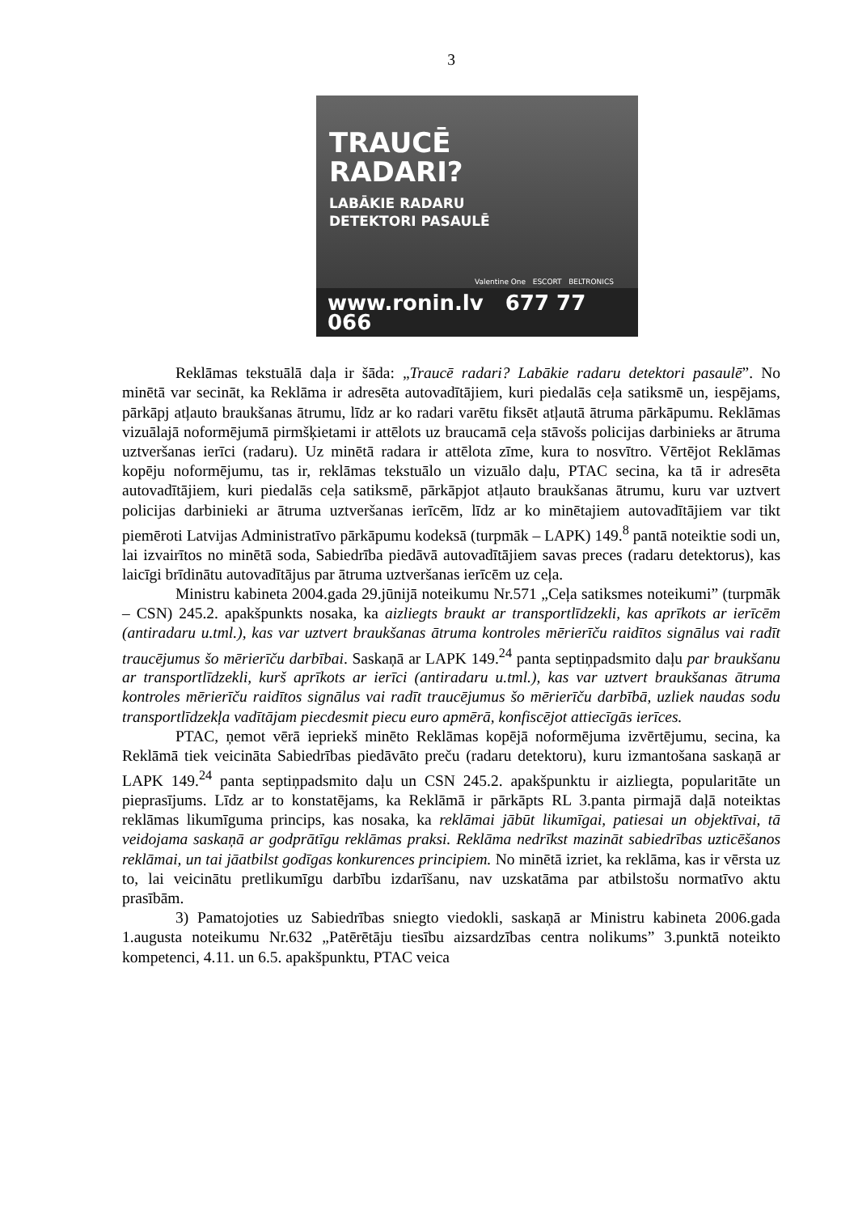3
TRAUCĒ
RADARI?
LABĀKIE RADARU
DETEKTORI PASAULĒ
Valentine One ESCORT BELTRONICS
www.ronin.lv 677 77 066
Reklāmas tekstuālā daļa ir šāda: „Traucē radari? Labākie radaru detektori pasaulē”. No minētā var secināt, ka Reklāma ir adresēta autovadītājiem, kuri piedalās ceļa satiksmē un, iespējams, pārkāpj atļauto braukšanas ātrumu, līdz ar ko radari varētu fiksēt atļautā ātruma pārkāpumu. Reklāmas vizuālajā noformējumā pirmšķietami ir attēlots uz braucamā ceļa stāvošs policijas darbinieks ar ātruma uztveršanas ierīci (radaru). Uz minētā radara ir attēlota zīme, kura to nosvītro. Vērtējot Reklāmas kopēju noformējumu, tas ir, reklāmas tekstuālo un vizuālo daļu, PTAC secina, ka tā ir adresēta autovadītājiem, kuri piedalās ceļa satiksmē, pārkāpjot atļauto braukšanas ātrumu, kuru var uztvert policijas darbinieki ar ātruma uztveršanas ierīcēm, līdz ar ko minētajiem autovadītājiem var tikt piemēroti Latvijas Administratīvo pārkāpumu kodeksā (turpmāk – LAPK) 149.<sup>8</sup> pantā noteiktie sodi un, lai izvairītos no minētā soda, Sabiedrība piedāvā autovadītājiem savas preces (radaru detektorus), kas laicīgi brīdinātu autovadītājus par ātruma uztveršanas ierīcēm uz ceļa.
Ministru kabineta 2004.gada 29.jūnijā noteikumu Nr.571 „Ceļa satiksmes noteikumi” (turpmāk – CSN) 245.2. apakšpunkts nosaka, ka aizliegts braukt ar transportlīdzekli, kas aprīkots ar ierīcēm (antiradaru u.tml.), kas var uztvert braukšanas ātruma kontroles mērierīču raidītos signālus vai radīt traucējumus šo mērierīču darbībai. Saskaņā ar LAPK 149.<sup>24</sup> panta septiņpadsmito daļu par braukšanu ar transportlīdzekli, kurš aprīkots ar ierīci (antiradaru u.tml.), kas var uztvert braukšanas ātruma kontroles mērierīču raidītos signālus vai radīt traucējumus šo mērierīču darbībā, uzliek naudas sodu transportlīdzekļa vadītājam piecdesmit piecu euro apmērā, konfiscējot attiecīgās ierīces.
PTAC, ņemot vērā iepriekš minēto Reklāmas kopējā noformējuma izvērtējumu, secina, ka Reklāmā tiek veicināta Sabiedrības piedāvāto preču (radaru detektoru), kuru izmantošana saskaņā ar LAPK 149.<sup>24</sup> panta septiņpadsmito daļu un CSN 245.2. apakšpunktu ir aizliegta, popularitāte un pieprasījums. Līdz ar to konstatējams, ka Reklāmā ir pārkāpts RL 3.panta pirmajā daļā noteiktas reklāmas likumīguma princips, kas nosaka, ka reklāmai jābūt likumīgai, patiesai un objektīvai, tā veidojama saskaņā ar godprātīgu reklāmas praksi. Reklāma nedrīkst mazināt sabiedrības uzticēšanos reklāmai, un tai jāatbilst godīgas konkurences principiem. No minētā izriet, ka reklāma, kas ir vērsta uz to, lai veicinātu pretlikumīgu darbību izdarīšanu, nav uzskatāma par atbilstošu normatīvo aktu prasībām.
3) Pamatojoties uz Sabiedrības sniegto viedokli, saskaņā ar Ministru kabineta 2006.gada 1.augusta noteikumu Nr.632 „Patērētāju tiesību aizsardzības centra nolikums” 3.punktā noteikto kompetenci, 4.11. un 6.5. apakšpunktu, PTAC veica